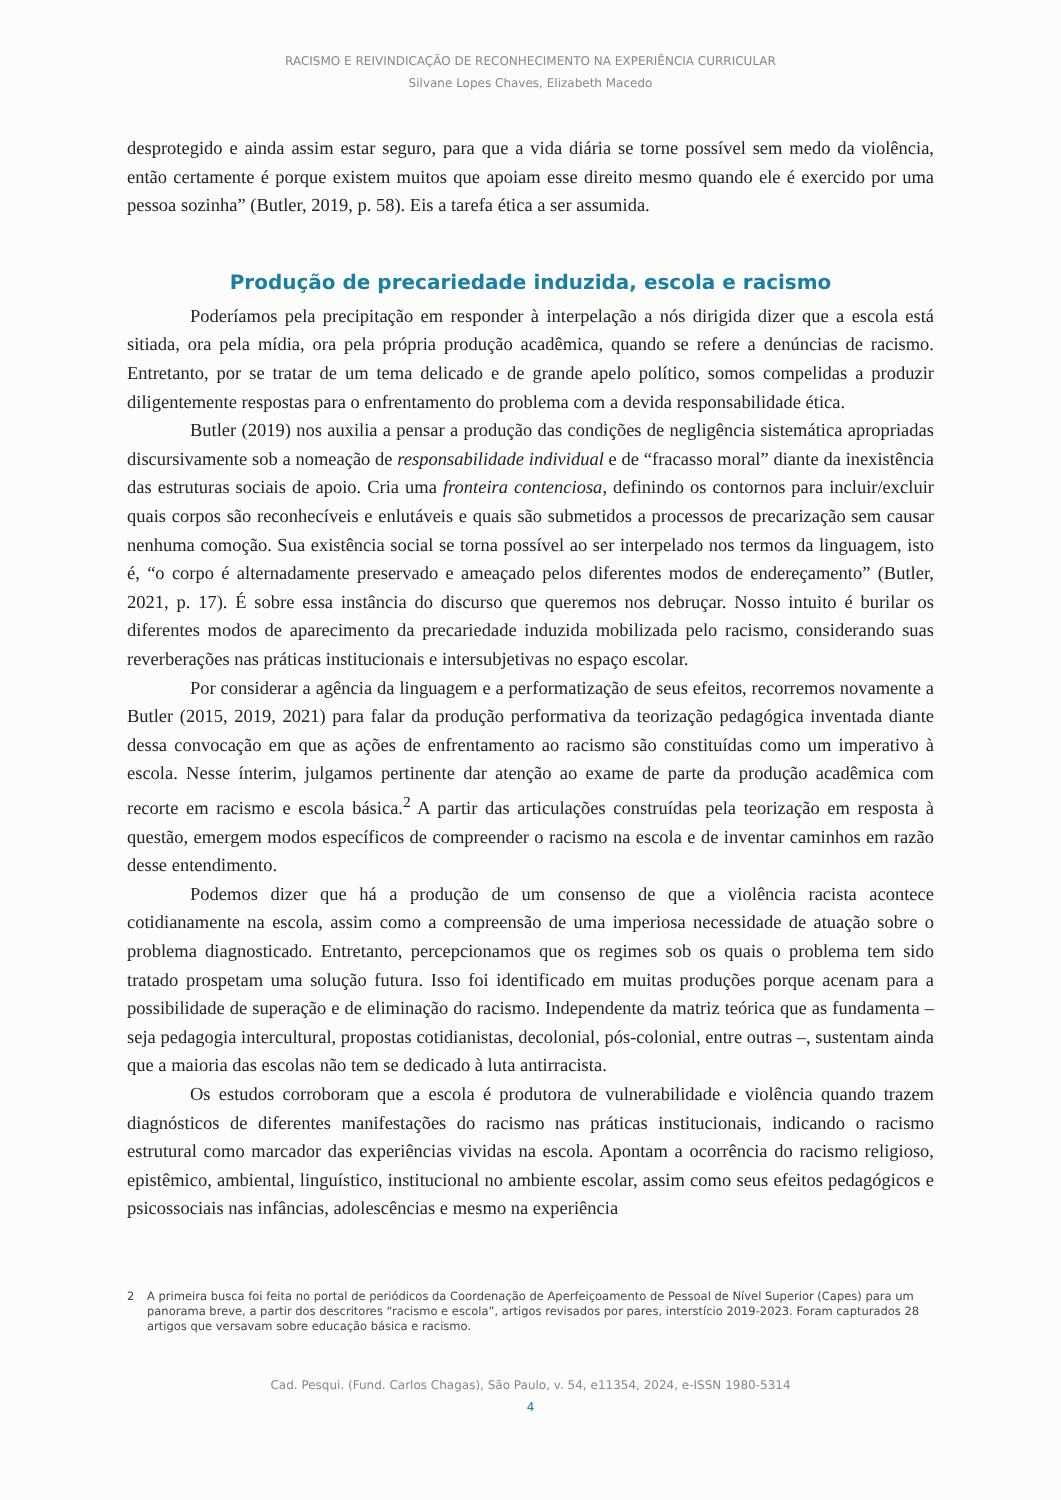RACISMO E REIVINDICAÇÃO DE RECONHECIMENTO NA EXPERIÊNCIA CURRICULAR
Silvane Lopes Chaves, Elizabeth Macedo
desprotegido e ainda assim estar seguro, para que a vida diária se torne possível sem medo da violência, então certamente é porque existem muitos que apoiam esse direito mesmo quando ele é exercido por uma pessoa sozinha” (Butler, 2019, p. 58). Eis a tarefa ética a ser assumida.
Produção de precariedade induzida, escola e racismo
Poderíamos pela precipitação em responder à interpelação a nós dirigida dizer que a escola está sitiada, ora pela mídia, ora pela própria produção acadêmica, quando se refere a denúncias de racismo. Entretanto, por se tratar de um tema delicado e de grande apelo político, somos compelidas a produzir diligentemente respostas para o enfrentamento do problema com a devida responsabilidade ética.
Butler (2019) nos auxilia a pensar a produção das condições de negligência sistemática apropriadas discursivamente sob a nomeação de responsabilidade individual e de “fracasso moral” diante da inexistência das estruturas sociais de apoio. Cria uma fronteira contenciosa, definindo os contornos para incluir/excluir quais corpos são reconhecíveis e enlutáveis e quais são submetidos a processos de precarização sem causar nenhuma comoção. Sua existência social se torna possível ao ser interpelado nos termos da linguagem, isto é, “o corpo é alternadamente preservado e ameaçado pelos diferentes modos de endereçamento” (Butler, 2021, p. 17). É sobre essa instância do discurso que queremos nos debruçar. Nosso intuito é burilar os diferentes modos de aparecimento da precariedade induzida mobilizada pelo racismo, considerando suas reverberações nas práticas institucionais e intersubjetivas no espaço escolar.
Por considerar a agência da linguagem e a performatização de seus efeitos, recorremos novamente a Butler (2015, 2019, 2021) para falar da produção performativa da teorização pedagógica inventada diante dessa convocação em que as ações de enfrentamento ao racismo são constituídas como um imperativo à escola. Nesse ínterim, julgamos pertinente dar atenção ao exame de parte da produção acadêmica com recorte em racismo e escola básica.<sup>2</sup> A partir das articulações construídas pela teorização em resposta à questão, emergem modos específicos de compreender o racismo na escola e de inventar caminhos em razão desse entendimento.
Podemos dizer que há a produção de um consenso de que a violência racista acontece cotidianamente na escola, assim como a compreensão de uma imperiosa necessidade de atuação sobre o problema diagnosticado. Entretanto, percepcionamos que os regimes sob os quais o problema tem sido tratado prospetam uma solução futura. Isso foi identificado em muitas produções porque acenam para a possibilidade de superação e de eliminação do racismo. Independente da matriz teórica que as fundamenta – seja pedagogia intercultural, propostas cotidianistas, decolonial, pós-colonial, entre outras –, sustentam ainda que a maioria das escolas não tem se dedicado à luta antirracista.
Os estudos corroboram que a escola é produtora de vulnerabilidade e violência quando trazem diagnósticos de diferentes manifestações do racismo nas práticas institucionais, indicando o racismo estrutural como marcador das experiências vividas na escola. Apontam a ocorrência do racismo religioso, epistêmico, ambiental, linguístico, institucional no ambiente escolar, assim como seus efeitos pedagógicos e psicossociais nas infâncias, adolescências e mesmo na experiência
2 A primeira busca foi feita no portal de periódicos da Coordenação de Aperfeiçoamento de Pessoal de Nível Superior (Capes) para um panorama breve, a partir dos descritores “racismo e escola”, artigos revisados por pares, interstício 2019-2023. Foram capturados 28 artigos que versavam sobre educação básica e racismo.
Cad. Pesqui. (Fund. Carlos Chagas), São Paulo, v. 54, e11354, 2024, e-ISSN 1980-5314
4